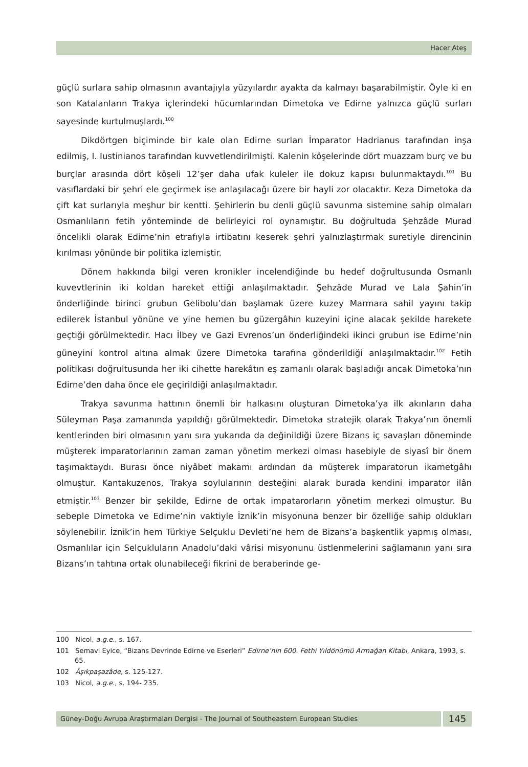Hacer Ateş
güçlü surlara sahip olmasının avantajıyla yüzyılardır ayakta da kalmayı başarabilmiştir. Öyle ki en son Katalanların Trakya içlerindeki hücumlarından Dimetoka ve Edirne yalnızca güçlü surları sayesinde kurtulmuşlardı.<sup>100</sup>
Dikdörtgen biçiminde bir kale olan Edirne surları İmparator Hadrianus tarafından inşa edilmiş, I. Iustinianos tarafından kuvvetlendirilmişti. Kalenin köşelerinde dört muazzam burç ve bu burçlar arasında dört köşeli 12’şer daha ufak kuleler ile dokuz kapısı bulunmaktaydı.<sup>101</sup> Bu vasıflardaki bir şehri ele geçirmek ise anlaşılacağı üzere bir hayli zor olacaktır. Keza Dimetoka da çift kat surlarıyla meşhur bir kentti. Şehirlerin bu denli güçlü savunma sistemine sahip olmaları Osmanlıların fetih yönteminde de belirleyici rol oynamıştır. Bu doğrultuda Şehzâde Murad öncelikli olarak Edirne’nin etrafıyla irtibatını keserek şehri yalnızlaştırmak suretiyle direncinin kırılması yönünde bir politika izlemiştir.
Dönem hakkında bilgi veren kronikler incelendiğinde bu hedef doğrultusunda Osmanlı kuvevtlerinin iki koldan hareket ettiği anlaşılmaktadır. Şehzâde Murad ve Lala Şahin’in önderliğinde birinci grubun Gelibolu’dan başlamak üzere kuzey Marmara sahil yayını takip edilerek İstanbul yönüne ve yine hemen bu güzergâhın kuzeyini içine alacak şekilde harekete geçtiği görülmektedir. Hacı İlbey ve Gazi Evrenos’un önderliğindeki ikinci grubun ise Edirne’nin güneyini kontrol altına almak üzere Dimetoka tarafına gönderildiği anlaşılmaktadır.<sup>102</sup> Fetih politikası doğrultusunda her iki cihette harekâtın eş zamanlı olarak başladığı ancak Dimetoka’nın Edirne’den daha önce ele geçirildiği anlaşılmaktadır.
Trakya savunma hattının önemli bir halkasını oluşturan Dimetoka’ya ilk akınların daha Süleyman Paşa zamanında yapıldığı görülmektedir. Dimetoka stratejik olarak Trakya’nın önemli kentlerinden biri olmasının yanı sıra yukarıda da değinildiği üzere Bizans iç savaşları döneminde müşterek imparatorlarının zaman zaman yönetim merkezi olması hasebiyle de siyasî bir önem taşımaktaydı. Burası önce niyâbet makamı ardından da müşterek imparatorun ikametgâhı olmuştur. Kantakuzenos, Trakya soylularının desteğini alarak burada kendini imparator ilân etmiştir.<sup>103</sup> Benzer bir şekilde, Edirne de ortak impatarorların yönetim merkezi olmuştur. Bu sebeple Dimetoka ve Edirne’nin vaktiyle İznik’in misyonuna benzer bir özelliğe sahip oldukları söylenebilir. İznik’in hem Türkiye Selçuklu Devleti’ne hem de Bizans’a başkentlik yapmış olması, Osmanlılar için Selçukluların Anadolu’daki vârisi misyonunu üstlenmelerini sağlamanın yanı sıra Bizans’ın tahtına ortak olunabileceği fikrini de beraberinde ge-
100 Nicol, a.g.e., s. 167.
101 Semavi Eyice, “Bizans Devrinde Edirne ve Eserleri” Edirne’nin 600. Fethi Yıldönümü Armağan Kitabı, Ankara, 1993, s. 65.
102 Âşıkpaşazâde, s. 125-127.
103 Nicol, a.g.e., s. 194- 235.
Güney-Doğu Avrupa Araştırmaları Dergisi - The Journal of Southeastern European Studies
145